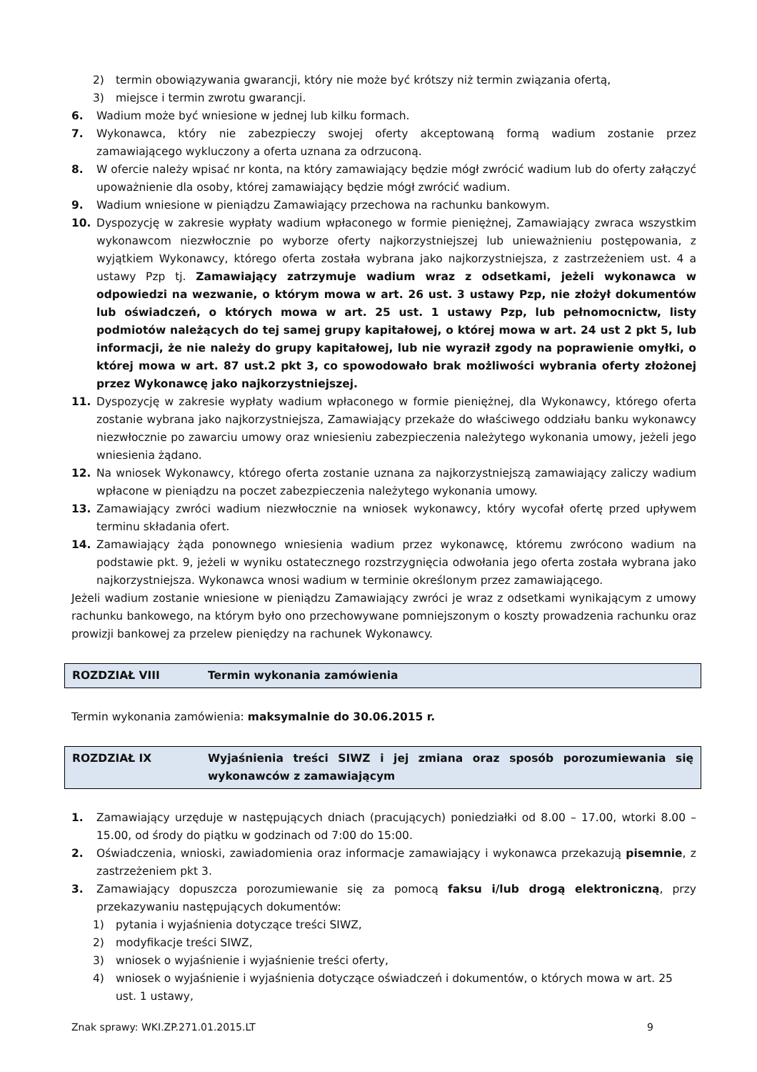2) termin obowiązywania gwarancji, który nie może być krótszy niż termin związania ofertą,
3) miejsce i termin zwrotu gwarancji.
6. Wadium może być wniesione w jednej lub kilku formach.
7. Wykonawca, który nie zabezpieczy swojej oferty akceptowaną formą wadium zostanie przez zamawiającego wykluczony a oferta uznana za odrzuconą.
8. W ofercie należy wpisać nr konta, na który zamawiający będzie mógł zwrócić wadium lub do oferty załączyć upoważnienie dla osoby, której zamawiający będzie mógł zwrócić wadium.
9. Wadium wniesione w pieniądzu Zamawiający przechowa na rachunku bankowym.
10. Dyspozycję w zakresie wypłaty wadium wpłaconego w formie pieniężnej, Zamawiający zwraca wszystkim wykonawcom niezwłocznie po wyborze oferty najkorzystniejszej lub unieważnieniu postępowania, z wyjątkiem Wykonawcy, którego oferta została wybrana jako najkorzystniejsza, z zastrzeżeniem ust. 4 a ustawy Pzp tj. Zamawiający zatrzymuje wadium wraz z odsetkami, jeżeli wykonawca w odpowiedzi na wezwanie, o którym mowa w art. 26 ust. 3 ustawy Pzp, nie złożył dokumentów lub oświadczeń, o których mowa w art. 25 ust. 1 ustawy Pzp, lub pełnomocnictw, listy podmiotów należących do tej samej grupy kapitałowej, o której mowa w art. 24 ust 2 pkt 5, lub informacji, że nie należy do grupy kapitałowej, lub nie wyraził zgody na poprawienie omyłki, o której mowa w art. 87 ust.2 pkt 3, co spowodowało brak możliwości wybrania oferty złożonej przez Wykonawcę jako najkorzystniejszej.
11. Dyspozycję w zakresie wypłaty wadium wpłaconego w formie pieniężnej, dla Wykonawcy, którego oferta zostanie wybrana jako najkorzystniejsza, Zamawiający przekaże do właściwego oddziału banku wykonawcy niezwłocznie po zawarciu umowy oraz wniesieniu zabezpieczenia należytego wykonania umowy, jeżeli jego wniesienia żądano.
12. Na wniosek Wykonawcy, którego oferta zostanie uznana za najkorzystniejszą zamawiający zaliczy wadium wpłacone w pieniądzu na poczet zabezpieczenia należytego wykonania umowy.
13. Zamawiający zwróci wadium niezwłocznie na wniosek wykonawcy, który wycofał ofertę przed upływem terminu składania ofert.
14. Zamawiający żąda ponownego wniesienia wadium przez wykonawcę, któremu zwrócono wadium na podstawie pkt. 9, jeżeli w wyniku ostatecznego rozstrzygnięcia odwołania jego oferta została wybrana jako najkorzystniejsza. Wykonawca wnosi wadium w terminie określonym przez zamawiającego.
Jeżeli wadium zostanie wniesione w pieniądzu Zamawiający zwróci je wraz z odsetkami wynikającym z umowy rachunku bankowego, na którym było ono przechowywane pomniejszonym o koszty prowadzenia rachunku oraz prowizji bankowej za przelew pieniędzy na rachunek Wykonawcy.
ROZDZIAŁ VIII Termin wykonania zamówienia
Termin wykonania zamówienia: maksymalnie do 30.06.2015 r.
ROZDZIAŁ IX Wyjaśnienia treści SIWZ i jej zmiana oraz sposób porozumiewania się wykonawców z zamawiającym
1. Zamawiający urzęduje w następujących dniach (pracujących) poniedziałki od 8.00 – 17.00, wtorki 8.00 – 15.00, od środy do piątku w godzinach od 7:00 do 15:00.
2. Oświadczenia, wnioski, zawiadomienia oraz informacje zamawiający i wykonawca przekazują pisemnie, z zastrzeżeniem pkt 3.
3. Zamawiający dopuszcza porozumiewanie się za pomocą faksu i/lub drogą elektroniczną, przy przekazywaniu następujących dokumentów:
1) pytania i wyjaśnienia dotyczące treści SIWZ,
2) modyfikacje treści SIWZ,
3) wniosek o wyjaśnienie i wyjaśnienie treści oferty,
4) wniosek o wyjaśnienie i wyjaśnienia dotyczące oświadczeń i dokumentów, o których mowa w art. 25 ust. 1 ustawy,
Znak sprawy: WKI.ZP.271.01.2015.LT 9